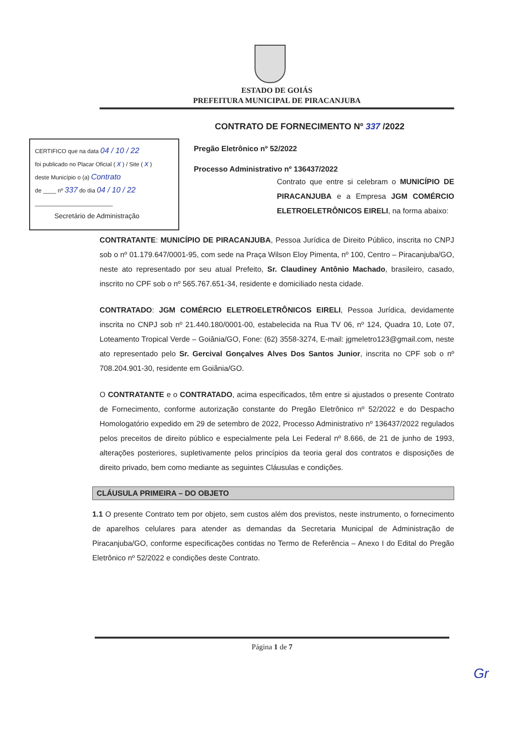ESTADO DE GOIÁS
PREFEITURA MUNICIPAL DE PIRACANJUBA
CONTRATO DE FORNECIMENTO Nº 337 /2022
CERTIFICO que na data 04 / 10 / 22
foi publicado no Placar Oficial ( x ) / Site ( x )
deste Município o (a) Contrato
de ____ nº 337 do dia 04 / 10 / 22
________________________
Secretário de Administração
Pregão Eletrônico nº 52/2022
Processo Administrativo nº 136437/2022
Contrato que entre si celebram o MUNICÍPIO DE PIRACANJUBA e a Empresa JGM COMÉRCIO ELETROELETRÔNICOS EIRELI, na forma abaixo:
CONTRATANTE: MUNICÍPIO DE PIRACANJUBA, Pessoa Jurídica de Direito Público, inscrita no CNPJ sob o nº 01.179.647/0001-95, com sede na Praça Wilson Eloy Pimenta, nº 100, Centro – Piracanjuba/GO, neste ato representado por seu atual Prefeito, Sr. Claudiney Antônio Machado, brasileiro, casado, inscrito no CPF sob o nº 565.767.651-34, residente e domiciliado nesta cidade.
CONTRATADO: JGM COMÉRCIO ELETROELETRÔNICOS EIRELI, Pessoa Jurídica, devidamente inscrita no CNPJ sob nº 21.440.180/0001-00, estabelecida na Rua TV 06, nº 124, Quadra 10, Lote 07, Loteamento Tropical Verde – Goiânia/GO, Fone: (62) 3558-3274, E-mail: jgmeletro123@gmail.com, neste ato representado pelo Sr. Gercival Gonçalves Alves Dos Santos Junior, inscrita no CPF sob o nº 708.204.901-30, residente em Goiânia/GO.
O CONTRATANTE e o CONTRATADO, acima especificados, têm entre si ajustados o presente Contrato de Fornecimento, conforme autorização constante do Pregão Eletrônico nº 52/2022 e do Despacho Homologatório expedido em 29 de setembro de 2022, Processo Administrativo nº 136437/2022 regulados pelos preceitos de direito público e especialmente pela Lei Federal nº 8.666, de 21 de junho de 1993, alterações posteriores, supletivamente pelos princípios da teoria geral dos contratos e disposições de direito privado, bem como mediante as seguintes Cláusulas e condições.
CLÁUSULA PRIMEIRA – DO OBJETO
1.1 O presente Contrato tem por objeto, sem custos além dos previstos, neste instrumento, o fornecimento de aparelhos celulares para atender as demandas da Secretaria Municipal de Administração de Piracanjuba/GO, conforme especificações contidas no Termo de Referência – Anexo I do Edital do Pregão Eletrônico nº 52/2022 e condições deste Contrato.
Página 1 de 7
Gr